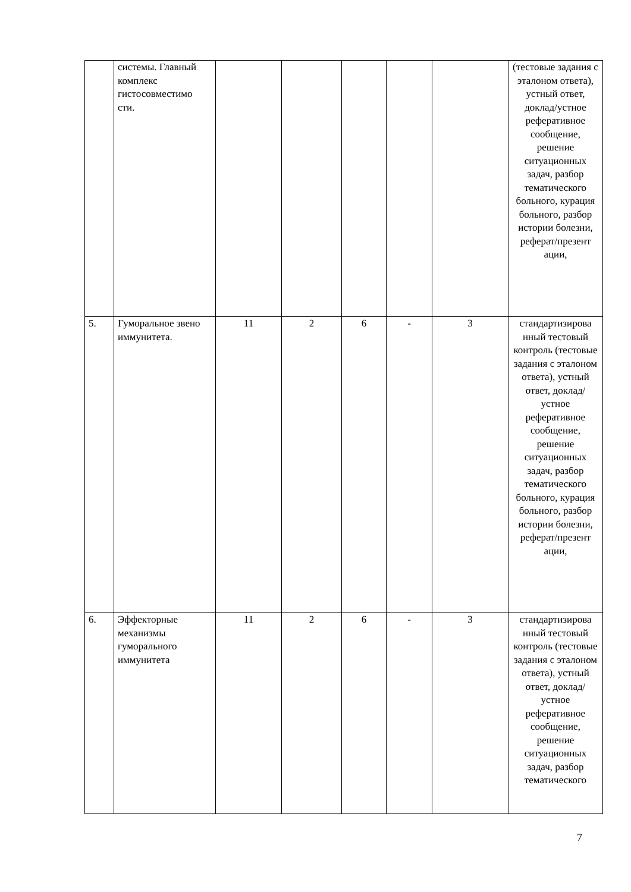| | системы. Главный комплекс гистосовместимо сти. | | | | | | (тестовые задания с эталоном ответа), устный ответ, доклад/устное реферативное сообщение, решение ситуационных задач, разбор тематического больного, курация больного, разбор истории болезни, реферат/презент ации, |
| 5. | Гуморальное звено иммунитета. | 11 | 2 | 6 | - | 3 | стандартизирова нный тестовый контроль (тестовые задания с эталоном ответа), устный ответ, доклад/устное реферативное сообщение, решение ситуационных задач, разбор тематического больного, курация больного, разбор истории болезни, реферат/презент ации, |
| 6. | Эффекторные механизмы гуморального иммунитета | 11 | 2 | 6 | - | 3 | стандартизирова нный тестовый контроль (тестовые задания с эталоном ответа), устный ответ, доклад/устное реферативное сообщение, решение ситуационных задач, разбор тематического |
7